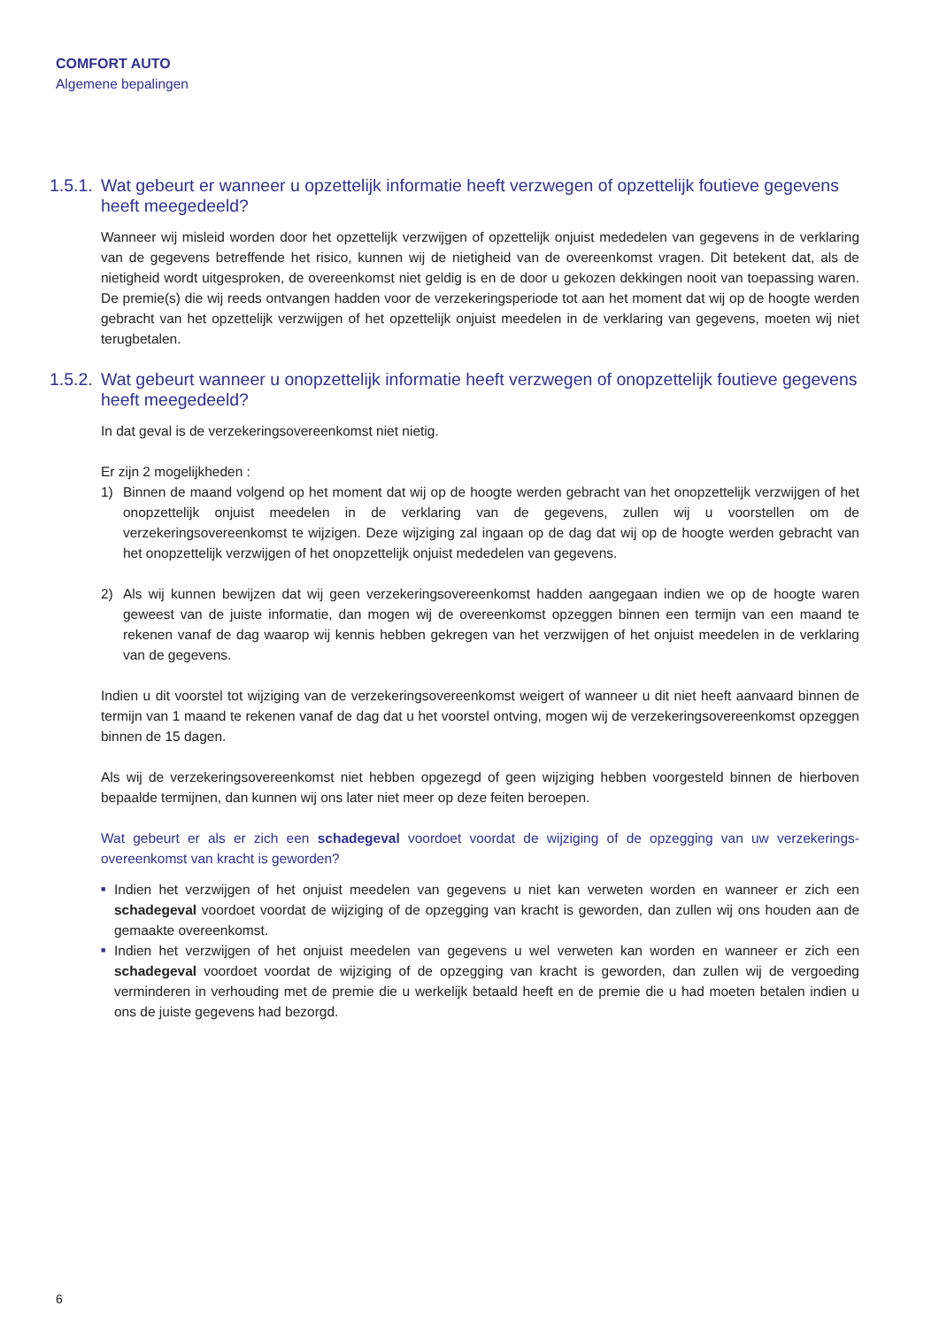COMFORT AUTO
Algemene bepalingen
1.5.1. Wat gebeurt er wanneer u opzettelijk informatie heeft verzwegen of opzettelijk foutieve gegevens heeft meegedeeld?
Wanneer wij misleid worden door het opzettelijk verzwijgen of opzettelijk onjuist mededelen van gegevens in de verklaring van de gegevens betreffende het risico, kunnen wij de nietigheid van de overeenkomst vragen. Dit betekent dat, als de nietigheid wordt uitgesproken, de overeenkomst niet geldig is en de door u gekozen dekkingen nooit van toepassing waren. De premie(s) die wij reeds ontvangen hadden voor de verzekeringsperiode tot aan het moment dat wij op de hoogte werden gebracht van het opzettelijk verzwijgen of het opzettelijk onjuist meedelen in de verklaring van gegevens, moeten wij niet terugbetalen.
1.5.2. Wat gebeurt wanneer u onopzettelijk informatie heeft verzwegen of onopzettelijk foutieve gegevens heeft meegedeeld?
In dat geval is de verzekeringsovereenkomst niet nietig.
Er zijn 2 mogelijkheden :
1) Binnen de maand volgend op het moment dat wij op de hoogte werden gebracht van het onopzettelijk verzwijgen of het onopzettelijk onjuist meedelen in de verklaring van de gegevens, zullen wij u voorstellen om de verzekeringsovereenkomst te wijzigen. Deze wijziging zal ingaan op de dag dat wij op de hoogte werden gebracht van het onopzettelijk verzwijgen of het onopzettelijk onjuist mededelen van gegevens.
2) Als wij kunnen bewijzen dat wij geen verzekeringsovereenkomst hadden aangegaan indien we op de hoogte waren geweest van de juiste informatie, dan mogen wij de overeenkomst opzeggen binnen een termijn van een maand te rekenen vanaf de dag waarop wij kennis hebben gekregen van het verzwijgen of het onjuist meedelen in de verklaring van de gegevens.
Indien u dit voorstel tot wijziging van de verzekeringsovereenkomst weigert of wanneer u dit niet heeft aanvaard binnen de termijn van 1 maand te rekenen vanaf de dag dat u het voorstel ontving, mogen wij de verzekeringsovereenkomst opzeggen binnen de 15 dagen.
Als wij de verzekeringsovereenkomst niet hebben opgezegd of geen wijziging hebben voorgesteld binnen de hierboven bepaalde termijnen, dan kunnen wij ons later niet meer op deze feiten beroepen.
Wat gebeurt er als er zich een schadegeval voordoet voordat de wijziging of de opzegging van uw verzekerings-overeenkomst van kracht is geworden?
■ Indien het verzwijgen of het onjuist meedelen van gegevens u niet kan verweten worden en wanneer er zich een schadegeval voordoet voordat de wijziging of de opzegging van kracht is geworden, dan zullen wij ons houden aan de gemaakte overeenkomst.
■ Indien het verzwijgen of het onjuist meedelen van gegevens u wel verweten kan worden en wanneer er zich een schadegeval voordoet voordat de wijziging of de opzegging van kracht is geworden, dan zullen wij de vergoeding verminderen in verhouding met de premie die u werkelijk betaald heeft en de premie die u had moeten betalen indien u ons de juiste gegevens had bezorgd.
6